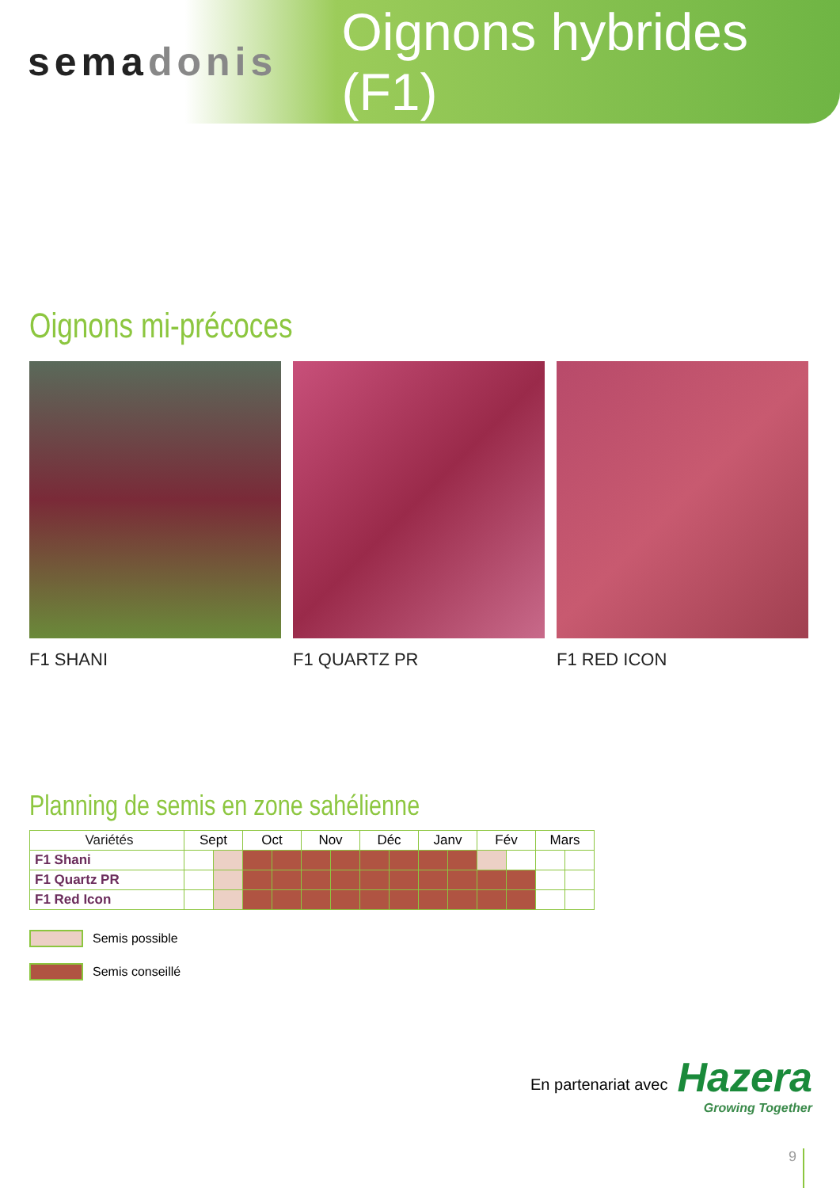semadonis
Oignons hybrides (F1)
Oignons mi-précoces
F1 SHANI F1 QUARTZ PR F1 RED ICON
Planning de semis en zone sahélienne
| Variétés | Sept | | Oct | | Nov | | Déc | | Janv | | Fév | | Mars | |
| --- | --- | --- | --- | --- | --- | --- | --- | --- | --- | --- | --- | --- | --- | --- |
| F1 Shani | | | | | | | | | | | | | | |
| F1 Quartz PR | | | | | | | | | | | | | | |
| F1 Red Icon | | | | | | | | | | | | | | |
Semis possible
Semis conseillé
En partenariat avec
Hazera
Growing Together
9